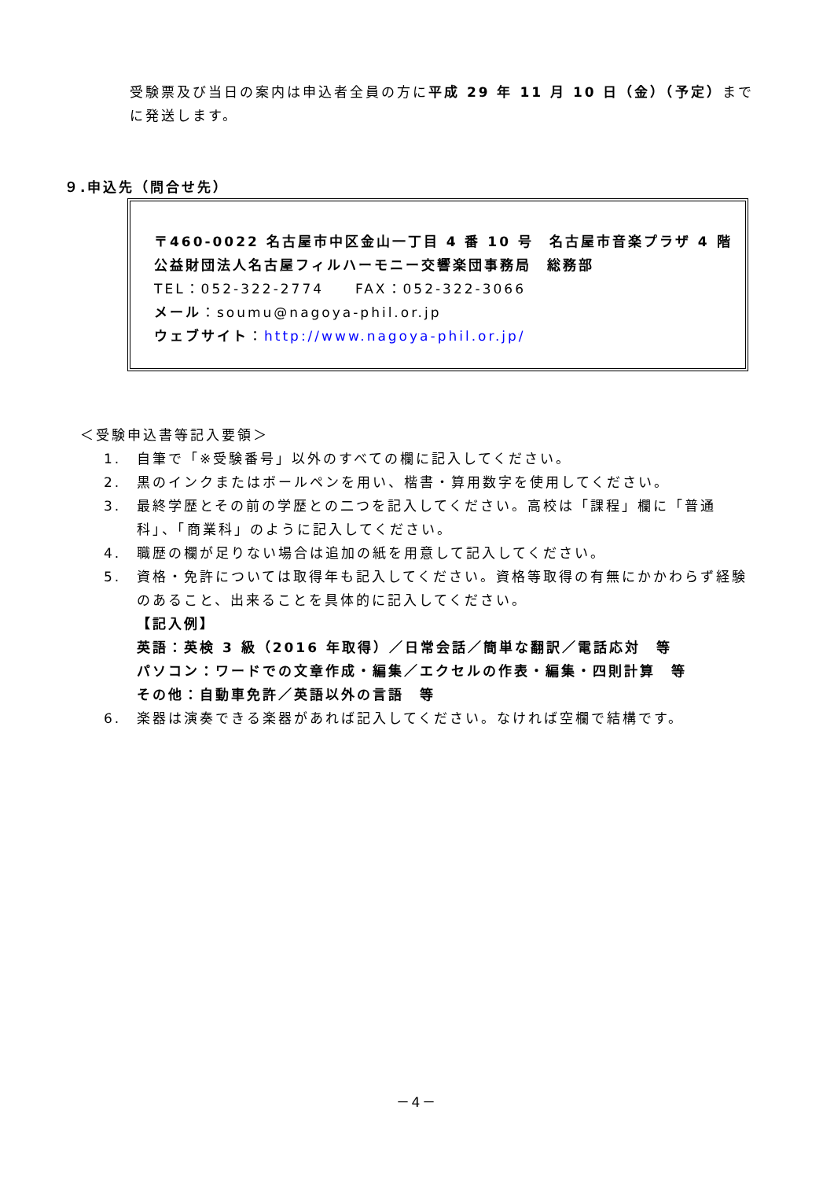受験票及び当日の案内は申込者全員の方に平成 29 年 11 月 10 日（金）（予定）までに発送します。
９.申込先（問合せ先）
〒460-0022 名古屋市中区金山一丁目 4 番 10 号　名古屋市音楽プラザ 4 階
公益財団法人名古屋フィルハーモニー交響楽団事務局　総務部
TEL：052-322-2774　　FAX：052-322-3066
メール：soumu@nagoya-phil.or.jp
ウェブサイト：http://www.nagoya-phil.or.jp/
＜受験申込書等記入要領＞
1. 自筆で「※受験番号」以外のすべての欄に記入してください。
2. 黒のインクまたはボールペンを用い、楷書・算用数字を使用してください。
3. 最終学歴とその前の学歴との二つを記入してください。高校は「課程」欄に「普通科」、「商業科」のように記入してください。
4. 職歴の欄が足りない場合は追加の紙を用意して記入してください。
5. 資格・免許については取得年も記入してください。資格等取得の有無にかかわらず経験のあること、出来ることを具体的に記入してください。
【記入例】
英語：英検 3 級（2016 年取得）／日常会話／簡単な翻訳／電話応対　等
パソコン：ワードでの文章作成・編集／エクセルの作表・編集・四則計算　等
その他：自動車免許／英語以外の言語　等
6. 楽器は演奏できる楽器があれば記入してください。なければ空欄で結構です。
－4－